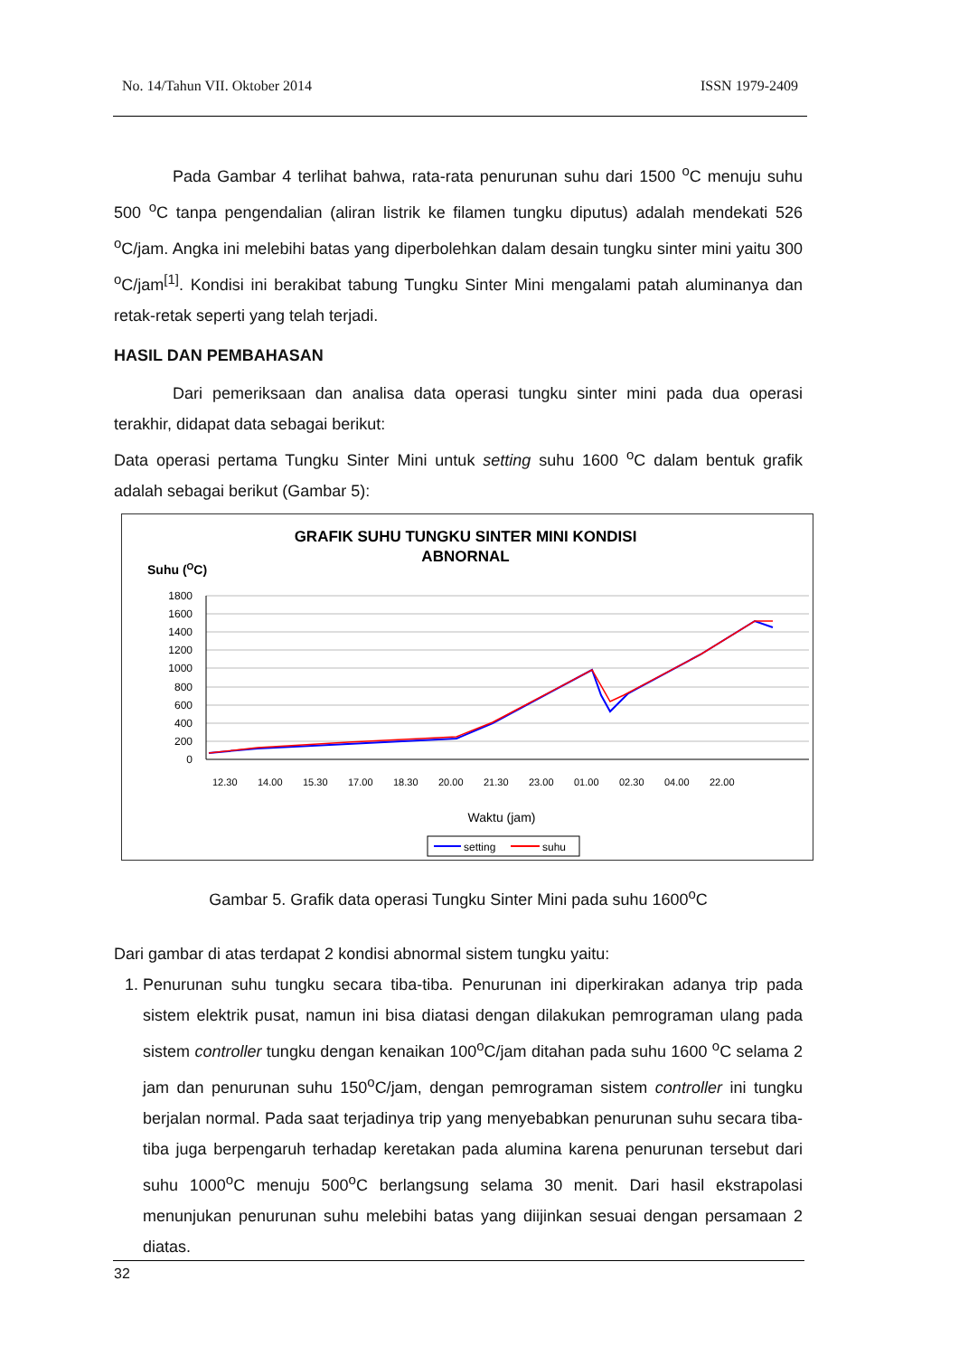No. 14/Tahun VII. Oktober 2014 ISSN 1979-2409
Pada Gambar 4 terlihat bahwa, rata-rata penurunan suhu dari 1500 <sup>o</sup>C menuju suhu 500 <sup>o</sup>C tanpa pengendalian (aliran listrik ke filamen tungku diputus) adalah mendekati 526 <sup>o</sup>C/jam. Angka ini melebihi batas yang diperbolehkan dalam desain tungku sinter mini yaitu 300 <sup>o</sup>C/jam<sup>[1]</sup>. Kondisi ini berakibat tabung Tungku Sinter Mini mengalami patah aluminanya dan retak-retak seperti yang telah terjadi.
HASIL DAN PEMBAHASAN
Dari pemeriksaan dan analisa data operasi tungku sinter mini pada dua operasi terakhir, didapat data sebagai berikut:
Data operasi pertama Tungku Sinter Mini untuk setting suhu 1600 <sup>o</sup>C dalam bentuk grafik adalah sebagai berikut (Gambar 5):
GRAFIK SUHU TUNGKU SINTER MINI KONDISI
ABNORNAL
Suhu (OC)
1800
1600
1400
1200
1000
800
600
400
200
0
12.30
14.00
15.30
17.00
18.30
20.00
21.30
23.00
01.00
02.30
04.00
22.00
Waktu (jam)
setting
suhu
Gambar 5. Grafik data operasi Tungku Sinter Mini pada suhu 1600<sup>o</sup>C
Dari gambar di atas terdapat 2 kondisi abnormal sistem tungku yaitu:
1. Penurunan suhu tungku secara tiba-tiba. Penurunan ini diperkirakan adanya trip pada sistem elektrik pusat, namun ini bisa diatasi dengan dilakukan pemrograman ulang pada sistem controller tungku dengan kenaikan 100<sup>o</sup>C/jam ditahan pada suhu 1600 <sup>o</sup>C selama 2 jam dan penurunan suhu 150<sup>o</sup>C/jam, dengan pemrograman sistem controller ini tungku berjalan normal. Pada saat terjadinya trip yang menyebabkan penurunan suhu secara tiba-tiba juga berpengaruh terhadap keretakan pada alumina karena penurunan tersebut dari suhu 1000<sup>o</sup>C menuju 500<sup>o</sup>C berlangsung selama 30 menit. Dari hasil ekstrapolasi menunjukan penurunan suhu melebihi batas yang diijinkan sesuai dengan persamaan 2 diatas.
32